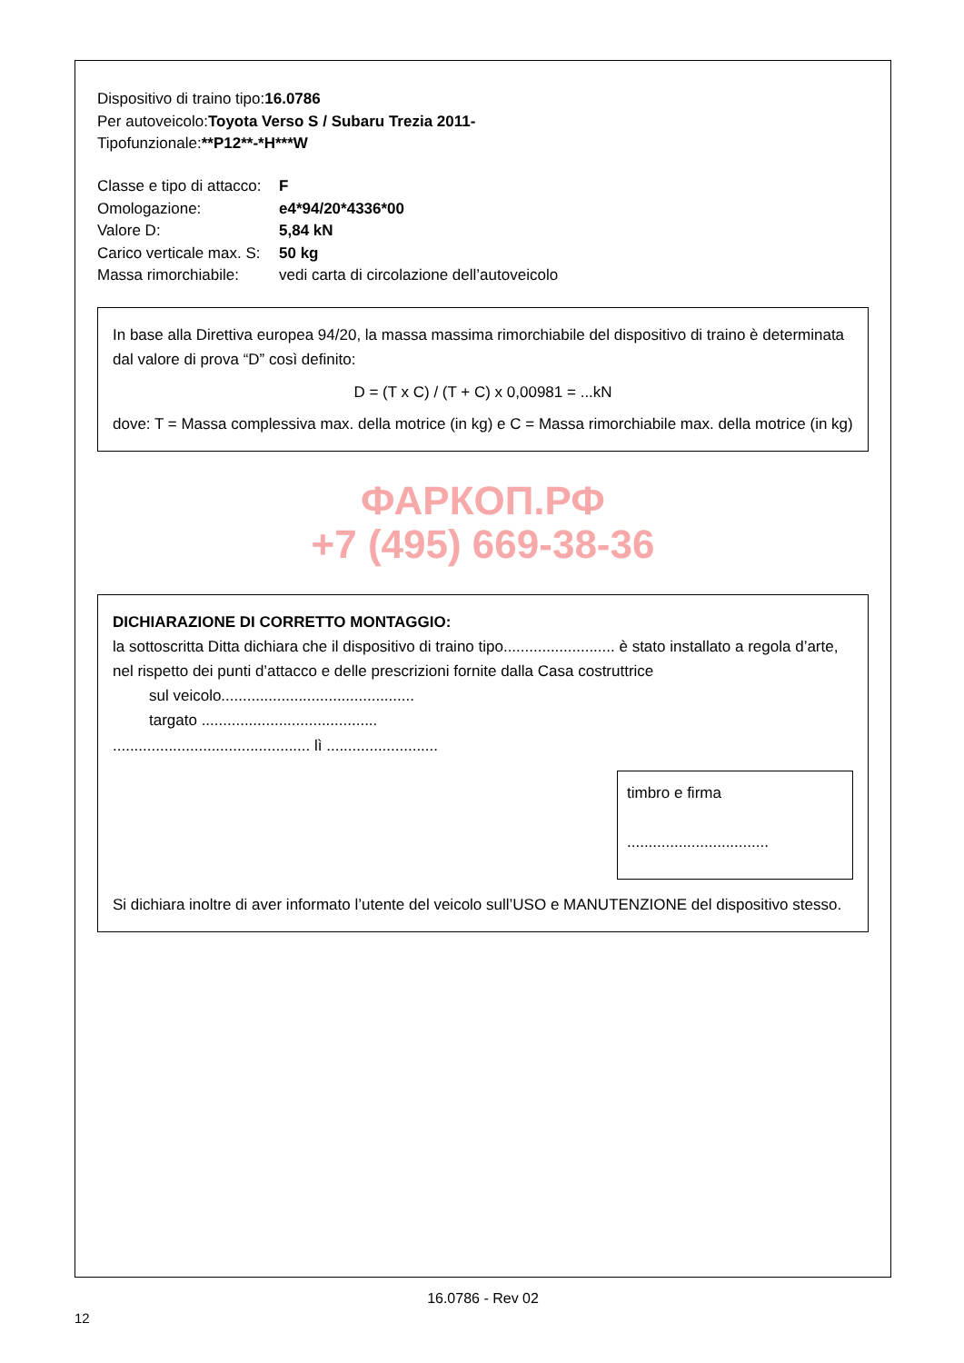Dispositivo di traino tipo:16.0786
Per autoveicolo:Toyota Verso S / Subaru Trezia 2011-
Tipofunzionale:**P12**-*H***W
Classe e tipo di attacco:
F
Omologazione:
e4*94/20*4336*00
Valore D:
5,84 kN
Carico verticale max. S:
50 kg
Massa rimorchiabile:
vedi carta di circolazione dell’autoveicolo
In base alla Direttiva europea 94/20, la massa massima rimorchiabile del dispositivo di traino è determinata dal valore di prova “D” così definito:
D = (T x C) / (T + C) x 0,00981 = ...kN
dove: T = Massa complessiva max. della motrice (in kg) e C = Massa rimorchiabile max. della motrice (in kg)
ФАРКОП.РФ
+7 (495) 669-38-36
DICHIARAZIONE DI CORRETTO MONTAGGIO:
la sottoscritta Ditta dichiara che il dispositivo di traino tipo.......................... è stato installato a regola d’arte, nel rispetto dei punti d’attacco e delle prescrizioni fornite dalla Casa costruttrice
sul veicolo.............................................
targato .........................................
.............................................. lì ..........................
timbro e firma
.................................
Si dichiara inoltre di aver informato l’utente del veicolo sull’USO e MANUTENZIONE del dispositivo stesso.
16.0786 - Rev 02
12